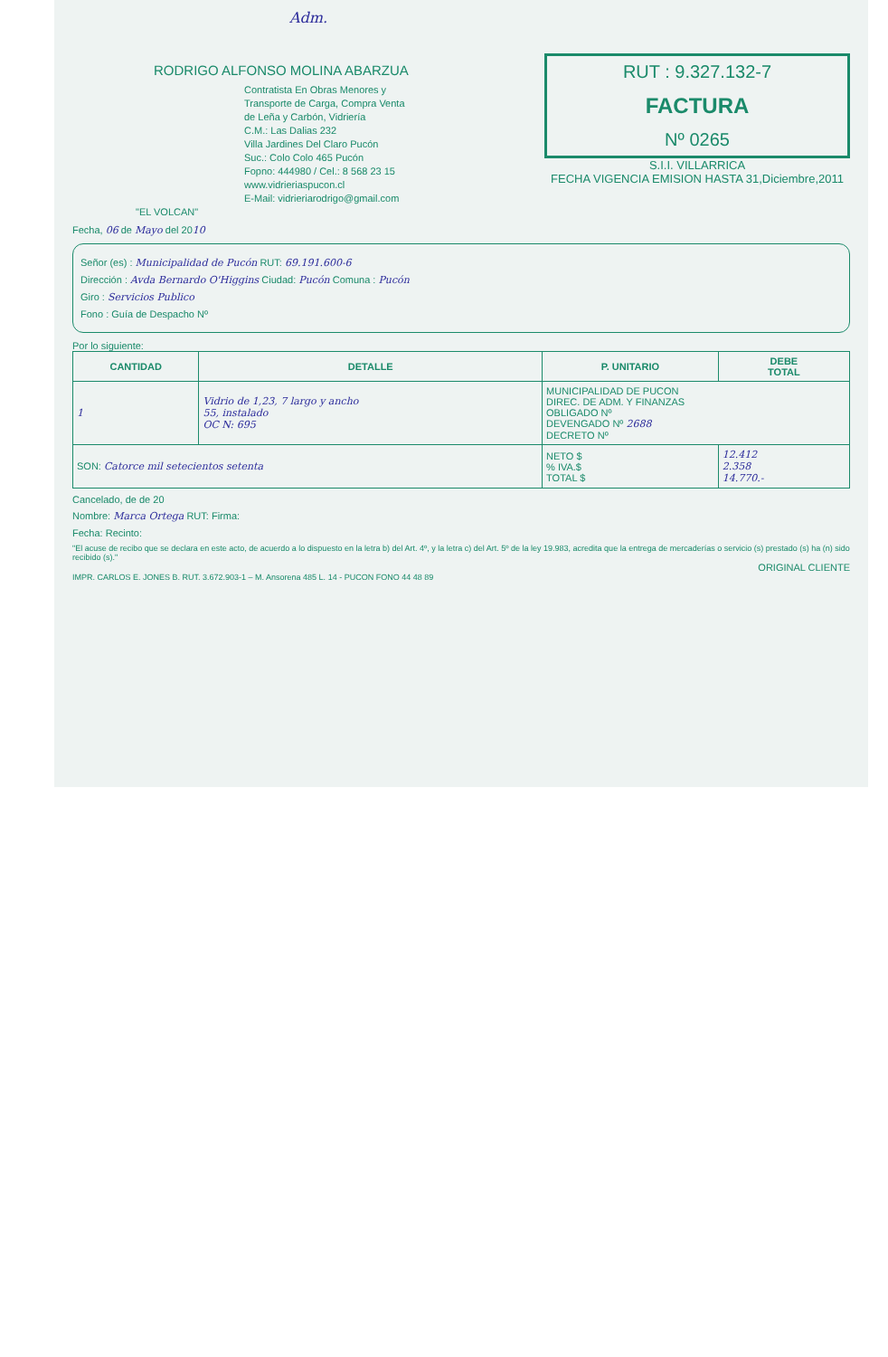Adm.
RODRIGO ALFONSO MOLINA ABARZUA
Contratista En Obras Menores y
Transporte de Carga, Compra Venta
de Leña y Carbón, Vidriería
C.M.: Las Dalias 232
Villa Jardines Del Claro Pucón
Suc.: Colo Colo 465 Pucón
Fopno: 444980 / Cel.: 8 568 23 15
www.vidrieriaspucon.cl
E-Mail: vidrieriarodrigo@gmail.com
"EL VOLCAN"
RUT : 9.327.132-7
FACTURA
Nº 0265
S.I.I. VILLARRICA
FECHA VIGENCIA EMISION HASTA 31,Diciembre,2011
Fecha, 06 de Mayo del 2010
Señor (es) : Municipalidad de Pucón RUT: 69.191.600-6
Dirección : Avda Bernardo O'Higgins Ciudad: Pucón Comuna : Pucón
Giro : Servicios Publico
Fono : Guía de Despacho Nº
Por lo siguiente:
| CANTIDAD | DETALLE | P. UNITARIO | DEBE TOTAL |
| --- | --- | --- | --- |
| 1 | Vidrio de 1,23, 7 largo y ancho 55, instalado OC N: 695 | MUNICIPALIDAD DE PUCON DIREC. DE ADM. Y FINANZAS OBLIGADO Nº DEVENGADO Nº 2688 DECRETO Nº | |
| SON: Catorce mil setecientos setenta | | NETO $ % IVA.$ TOTAL $ | 12.412 2.358 14.770.- |
Cancelado, de de 20
Nombre: Marca Ortega RUT: Firma:
Fecha: Recinto:
"El acuse de recibo que se declara en este acto, de acuerdo a lo dispuesto en la letra b) del Art. 4º, y la letra c) del Art. 5º de la ley 19.983, acredita que la entrega de mercaderías o servicio (s) prestado (s) ha (n) sido recibido (s)."
ORIGINAL CLIENTE
IMPR. CARLOS E. JONES B. RUT. 3.672.903-1 – M. Ansorena 485 L. 14 - PUCON FONO 44 48 89